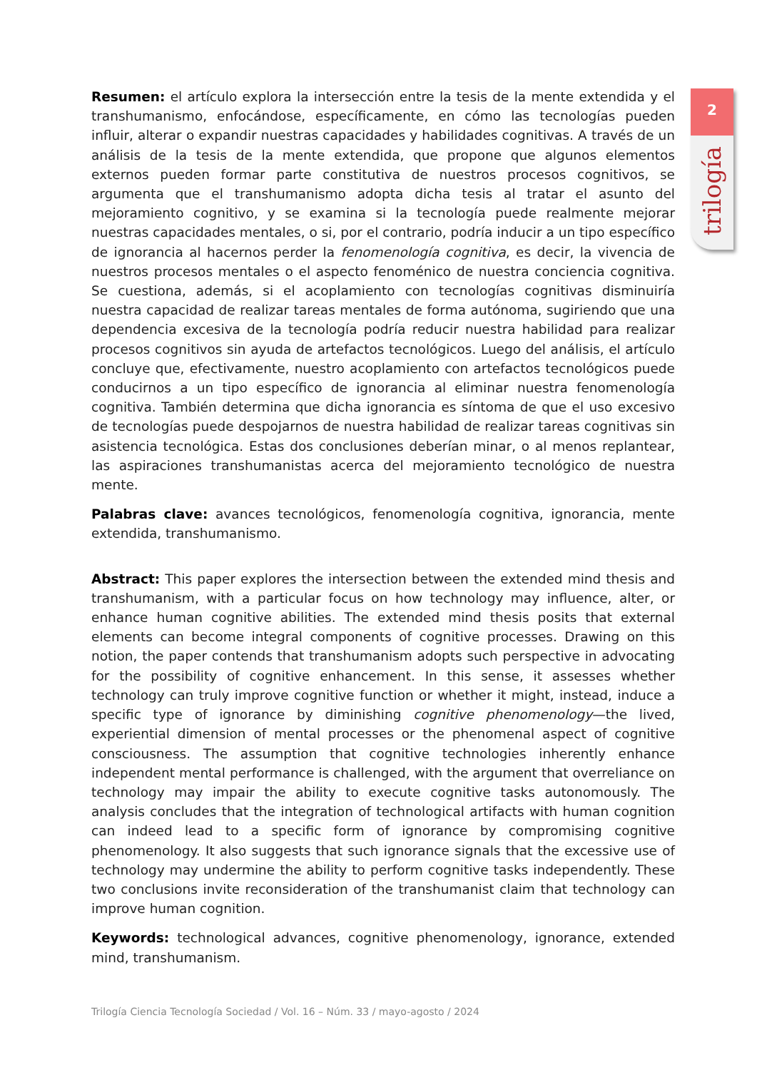2
trilogía
Resumen: el artículo explora la intersección entre la tesis de la mente extendida y el transhumanismo, enfocándose, específicamente, en cómo las tecnologías pueden influir, alterar o expandir nuestras capacidades y habilidades cognitivas. A través de un análisis de la tesis de la mente extendida, que propone que algunos elementos externos pueden formar parte constitutiva de nuestros procesos cognitivos, se argumenta que el transhumanismo adopta dicha tesis al tratar el asunto del mejoramiento cognitivo, y se examina si la tecnología puede realmente mejorar nuestras capacidades mentales, o si, por el contrario, podría inducir a un tipo específico de ignorancia al hacernos perder la fenomenología cognitiva, es decir, la vivencia de nuestros procesos mentales o el aspecto fenoménico de nuestra conciencia cognitiva. Se cuestiona, además, si el acoplamiento con tecnologías cognitivas disminuiría nuestra capacidad de realizar tareas mentales de forma autónoma, sugiriendo que una dependencia excesiva de la tecnología podría reducir nuestra habilidad para realizar procesos cognitivos sin ayuda de artefactos tecnológicos. Luego del análisis, el artículo concluye que, efectivamente, nuestro acoplamiento con artefactos tecnológicos puede conducirnos a un tipo específico de ignorancia al eliminar nuestra fenomenología cognitiva. También determina que dicha ignorancia es síntoma de que el uso excesivo de tecnologías puede despojarnos de nuestra habilidad de realizar tareas cognitivas sin asistencia tecnológica. Estas dos conclusiones deberían minar, o al menos replantear, las aspiraciones transhumanistas acerca del mejoramiento tecnológico de nuestra mente.
Palabras clave: avances tecnológicos, fenomenología cognitiva, ignorancia, mente extendida, transhumanismo.
Abstract: This paper explores the intersection between the extended mind thesis and transhumanism, with a particular focus on how technology may influence, alter, or enhance human cognitive abilities. The extended mind thesis posits that external elements can become integral components of cognitive processes. Drawing on this notion, the paper contends that transhumanism adopts such perspective in advocating for the possibility of cognitive enhancement. In this sense, it assesses whether technology can truly improve cognitive function or whether it might, instead, induce a specific type of ignorance by diminishing cognitive phenomenology—the lived, experiential dimension of mental processes or the phenomenal aspect of cognitive consciousness. The assumption that cognitive technologies inherently enhance independent mental performance is challenged, with the argument that overreliance on technology may impair the ability to execute cognitive tasks autonomously. The analysis concludes that the integration of technological artifacts with human cognition can indeed lead to a specific form of ignorance by compromising cognitive phenomenology. It also suggests that such ignorance signals that the excessive use of technology may undermine the ability to perform cognitive tasks independently. These two conclusions invite reconsideration of the transhumanist claim that technology can improve human cognition.
Keywords: technological advances, cognitive phenomenology, ignorance, extended mind, transhumanism.
Trilogía Ciencia Tecnología Sociedad / Vol. 16 – Núm. 33 / mayo-agosto / 2024